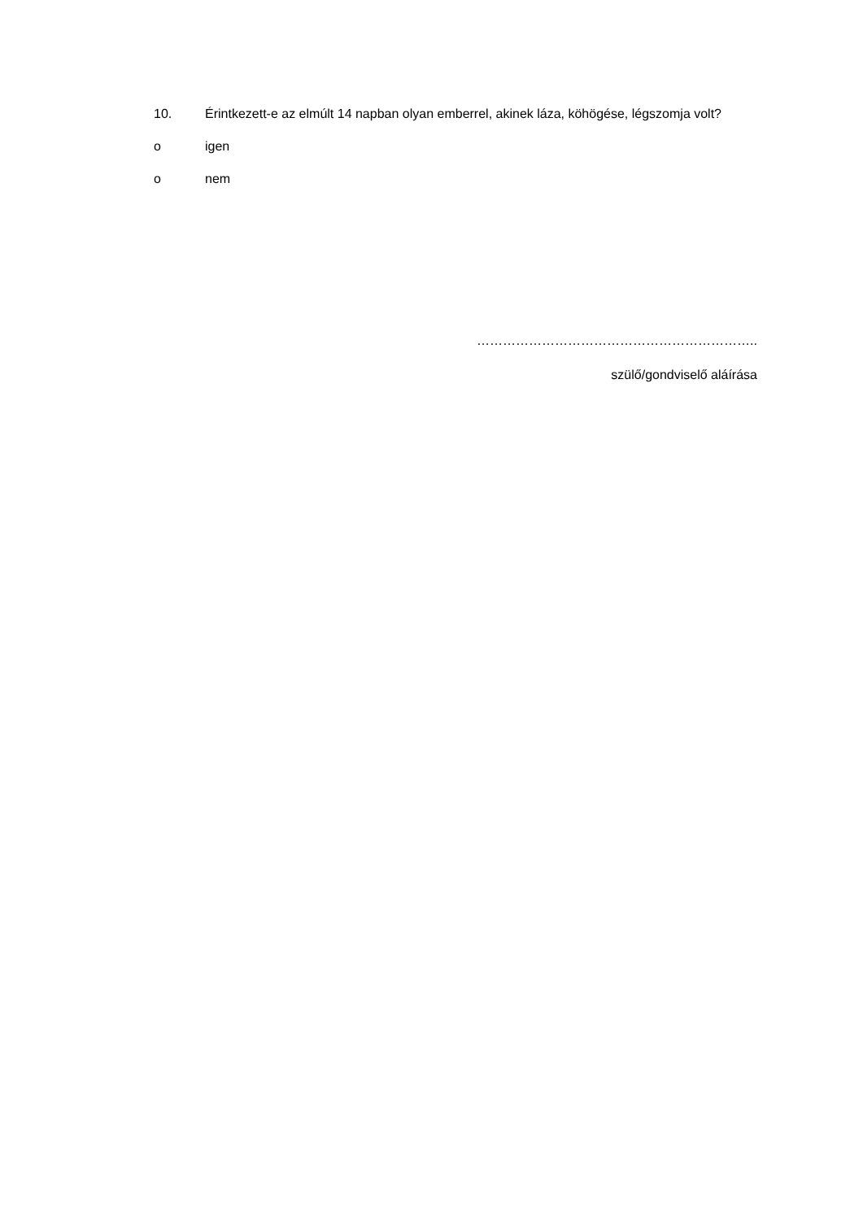10. Érintkezett-e az elmúlt 14 napban olyan emberrel, akinek láza, köhögése, légszomja volt?
o igen
o nem
………………………………………………………..
szülő/gondviselő aláírása